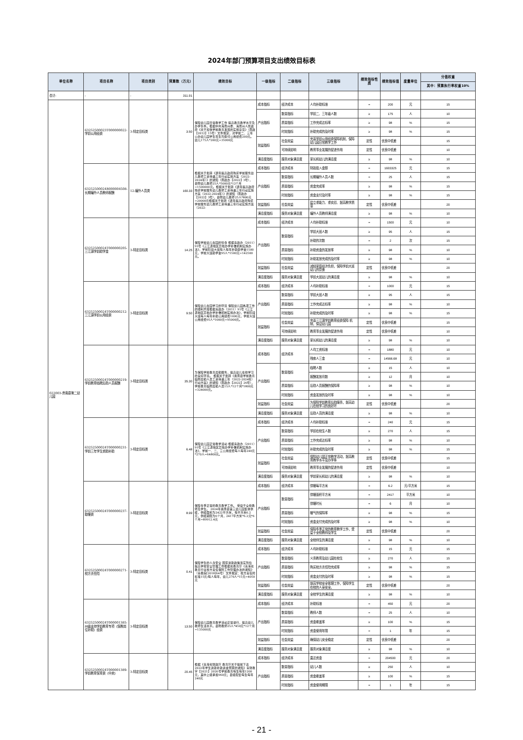2024年部门预算项目支出绩效目标表
| 单位名称 | 项目名称 | 项目类别 | 预算数（万元） | 绩效目标 | 一级指标 | 二级指标 | 三级指标 | 绩效指标性质 | 绩效指标值 | 度量单位 | 分值权重 |
| --- | --- | --- | --- | --- | --- | --- | --- | --- | --- | --- | --- |
| | | | | | | | | | | | 其中：预算执行率权重10% |
| 合计- | - | - | 311.91 | | | | | | | | |
| 022003-贵南县第二幼儿园 | 63252500023T000000022-学前公用经费 | 3-特定目标类 | 3.50 | 保障幼儿园日常教学工作 提高教育教学水平及办学条件。根据中共海南州委、海南州人民政府《关于加快学前教育发展的实施意见》（南政【2012】15号）文件规定，对学前二、三年公办幼儿园学生年生均拨付公用经费200元。幼儿175人*200元=35000元 | 成本指标 | 经济成本 | 人均补助标准 | = | 200 | 元 | 15 |
| | | | | | 产出指标 | 数量指标 | 学前二、三年级人数 | ≥ | 175 | 人 | 10 |
| | | | | | | 质量指标 | 工作完成达标率 | ≥ | 98 | % | 15 |
| | | | | | | 时效指标 | 补助完成的及时率 | ≥ | 98 | % | 15 |
| | | | | | 效益指标 | 社会效益 | 完善学前公用经费保障机制，保障幼儿园日常教学工作 | 定性 | 优良中低差 | | 15 |
| | | | | | | 可持续影响 | 教育事业发展的促进作用 | 定性 | 优良中低差 | | 10 |
| | | | | | 满意度指标 | 服务对象满意度 | 家长和幼儿的满意度 | ≥ | 98 | % | 10 |
| | 63252500024R000004508-长期编外人员教师报酬 | 12-编外人员类 | 160.33 | 根据关于批转《逐年提高政府购买学前服务幼儿教师工资待遇三年行动实施方案（2022-2024年）》的通知（南政办【2022】3号），县聘幼儿教师25人*5000元*12个月=1500000元。根据关于批转《逐年提高政府购买学前服务幼儿教师工资待遇三年行动实施方案（2022-2024年）》的通知（南政办【2022】3号），县聘幼儿教师25人*800元=20000元根据关于批转《逐年提高政府购买学前服务幼儿教师工资待遇三年行动实施方案（2022- | 成本指标 | 经济成本 | 财政投入金额 | = | 1603325 | 元 | 15 |
| | | | | | 产出指标 | 数量指标 | 长期编外人员人数 | = | 25 | 人 | 15 |
| | | | | | | 质量指标 | 资金完成率 | ≥ | 98 | % | 15 |
| | | | | | | 时效指标 | 资金支付及时率 | ≥ | 98 | % | 15 |
| | | | | | 效益指标 | 社会效益 | 建立重能力、重实绩、提高教学质量 | 定性 | 优良中低差 | | 20 |
| | | | | | 满意度指标 | 服务对象满意度 | 编外人员教师满意度 | ≥ | 98 | % | 10 |
| | 63252500024T000000205-三江源学前助学金 | 3-特定目标类 | 14.25 | 保障学前幼儿在园的饮食 根据青政办（2011）91号《三江源地区异地办学补偿机制实施办法》，学前阶段大班每人每年补助助学金1500元，学前大班助学金95人*1500元=142500元。 | 成本指标 | 经济成本 | 人均补助标准 | = | 1500 | 元 | 10 |
| | | | | | 产出指标 | 数量指标 | 学前大班人数 | ≥ | 95 | 人 | 15 |
| | | | | | | | 补助的次数 | = | 2 | 次 | 15 |
| | | | | | | 质量指标 | 补助资金的发放率 | ≥ | 98 | % | 10 |
| | | | | | | 时效指标 | 补助发放完成的及时率 | ≥ | 98 | % | 10 |
| | | | | | 效益指标 | 社会效益 | 减轻家庭经济负担，保障学前大班幼儿的饮食 | 定性 | 优良中低差 | | 20 |
| | | | | | 满意度指标 | 服务对象满意度 | 学前大班幼儿的满意度 | ≥ | 98 | % | 10 |
| | 63252500024T000000212-三江源学前公用经费 | 3-特定目标类 | 9.50 | 保障幼儿在园学习的环境 保障幼儿园各项工作的顺利开展根据青政办（2011）91号《三江源地区异地办学补偿机制实施办法》，学前阶段大班每人每年补助公用经费1000元，学前大班公用经费95人*1000元=95000元。 | 成本指标 | 经济成本 | 人均补助标准 | = | 1000 | 元 | 15 |
| | | | | | 产出指标 | 数量指标 | 学前大班人数 | ≥ | 95 | 人 | 15 |
| | | | | | | 质量指标 | 工作完成达标率 | ≥ | 98 | % | 10 |
| | | | | | | 时效指标 | 补助完成的及时率 | ≥ | 98 | % | 15 |
| | | | | | 效益指标 | 社会效益 | 完善三江源学前教育经费保障 机制，保证幼儿园 | 定性 | 优良中低差 | | 15 |
| | | | | | | 可持续影响 | 教育事业发展的促进作用 | 定性 | 优良中低差 | | 10 |
| | | | | | 满意度指标 | 服务对象满意度 | 家长和幼儿的满意度 | ≥ | 98 | % | 10 |
| | 63252500024T000000219-学前教育临聘后勤人员报酬 | 3-特定目标类 | 35.30 | 为保障学前教育后勤服务，提高幼儿在校学习的良好环境。 根据关于批转《贵南县学前教育临聘后勤人员工资待遇三年（2022-2024年）行动方案》的通知（南政办【2022】26号），学前教育临聘后勤人员15人*12个月*1800元=324000元。 | 成本指标 | 经济成本 | 人均工资标准 | = | 1880 | 元 | 10 |
| | | | | | | | 残疾人三金 | = | 14566.68 | 元 | 10 |
| | | | | | 产出指标 | 数量指标 | 临聘人数 | ≥ | 15 | 人 | 10 |
| | | | | | | | 报酬发放月数 | ≥ | 12 | 月 | 10 |
| | | | | | | 质量指标 | 后勤人员报酬的保障率 | ≥ | 98 | % | 10 |
| | | | | | | 时效指标 | 资金发放的及时率 | ≥ | 98 | % | 10 |
| | | | | | 效益指标 | 社会效益 | 为保障学前教育后勤服务，提高幼儿在校学习的良好环 | 定性 | 优良中低差 | | 20 |
| | | | | | 满意度指标 | 服务对象满意度 | 后勤人员的满意度 | ≥ | 98 | % | 10 |
| | 63252500024T000000231-学前三年学生资助补助 | 3-特定目标类 | 6.48 | 保障幼儿园正常教学活动 根据青政办（2011）91号《三江源地区异地办学补偿机制实施办法》，学前一、二、三公用经费每人每年240元*270人=64800元。 | 成本指标 | 经济成本 | 人均补助标准 | = | 240 | 元 | 15 |
| | | | | | 产出指标 | 数量指标 | 学前在校生人数 | ≥ | 270 | 人 | 15 |
| | | | | | | 质量指标 | 工作完成达标率 | ≥ | 98 | % | 10 |
| | | | | | | 时效指标 | 补助完成的及时率 | ≥ | 98 | % | 15 |
| | | | | | 效益指标 | 社会效益 | 保障幼儿园正常教学活动，提高教育教学水平及办学条 | 定性 | 优良中低差 | | 15 |
| | | | | | | 可持续影响 | 教育事业发展的促进作用 | 定性 | 优良中低差 | | 10 |
| | | | | | 满意度指标 | 服务对象满意度 | 学前家长和幼儿的满意度 | ≥ | 98 | % | 10 |
| | 63252500024T000000237-取暖费 | 3-特定目标类 | 8.99 | 保障冬季正常的教育教学工作。 受益于全校教师及学生。 2024年贵南县第三幼儿园集体供暖，供暖面积为2422平方米，每平方米6.2元，供暖期限为6个月，2417平方米*6.2元*6个月=89912.4元 | 成本指标 | 经济成本 | 供暖每平方米 | = | 6.2 | 元/平方米 | 15 |
| | | | | | 产出指标 | 数量指标 | 供暖面积平方米 | = | 2417 | 平方米 | 10 |
| | | | | | | | 供暖时长 | = | 6 | 月 | 10 |
| | | | | | | 质量指标 | 暖气的保障率 | ≥ | 98 | % | 15 |
| | | | | | | 时效指标 | 资金支付完成的及时率 | ≥ | 98 | % | 10 |
| | | | | | 效益指标 | 社会效益 | 保障冬季正常的教育教学工作，受益于全校教师及学生 | 定性 | 优良中低差 | | 20 |
| | | | | | 满意度指标 | 服务对象满意度 | 全校师生的满意度 | ≥ | 98 | % | 10 |
| | 63252500024T000000271-校方责任险 | 3-特定目标类 | 0.41 | 保障学生的人身安全 国家资助政策落实到位 提高学校安全管理工作根据省教育厅《青海省教育行业校方责任保险工作管理办法的通知》（青教综[2018]64号）文件规定：校方责任险标准15元/每人每年，幼儿270人*15元=4050元 | 成本指标 | 经济成本 | 人均补助标准 | = | 15 | 元 | 15 |
| | | | | | 产出指标 | 数量指标 | 义务教育及幼儿园在校生 | ≥ | 270 | 人 | 15 |
| | | | | | | 质量指标 | 购买校方责任险完成率 | ≥ | 98 | % | 15 |
| | | | | | | 时效指标 | 资金支付的及时率 | ≥ | 98 | % | 15 |
| | | | | | 效益指标 | 社会效益 | 提高学校安全管理工作，保障学生在校的人身安全。 | 定性 | 优良中低差 | | 20 |
| | | | | | 满意度指标 | 服务对象满意度 | 全校学生的满意度 | ≥ | 98 | % | 10 |
| | 63252500024T000001385-州级支持学前教育专项（保教岗位补助）经费 | 3-特定目标类 | 13.50 | 保障幼儿园教育教学活动正常进行，提高幼儿教师生活水平。县聘教师25人*450元*12个月=135000元 | 成本指标 | 经济成本 | 补助标准 | = | 450 | 元 | 20 |
| | | | | | 产出指标 | 数量指标 | 教师人数 | = | 25 | 人 | 10 |
| | | | | | | 质量指标 | 资金覆盖率 | ≥ | 100 | % | 15 |
| | | | | | | 时效指标 | 资金使用年限 | = | 1 | 年 | 15 |
| | | | | | 效益指标 | 社会效益 | 确保幼儿安全稳定 | 定性 | 优良中低差 | | 20 |
| | | | | | 满意度指标 | 服务对象满意度 | 服务对象满意度 | ≥ | 98 | % | 10 |
| | 63252500024T000001389-学前教育保育费（中央） | 3-特定目标类 | 20.45 | 根据《青海省财政厅 教育厅关于提前下达2022年学生资助补助资金预算的通知》青财教字【2021】2026号学前教育每生每年1200元，其中上级承担960元；县级配套每生每年240元 | 成本指标 | 经济成本 | 直达资金 | = | 204500 | 元 | 20 |
| | | | | | 产出指标 | 数量指标 | 幼儿人数 | ≥ | 250 | 人 | 10 |
| | | | | | | 质量指标 | 资金覆盖率 | ≥ | 100 | % | 15 |
| | | | | | | 时效指标 | 资金使用期限 | = | 1 | 年 | 15 |
- 21 -